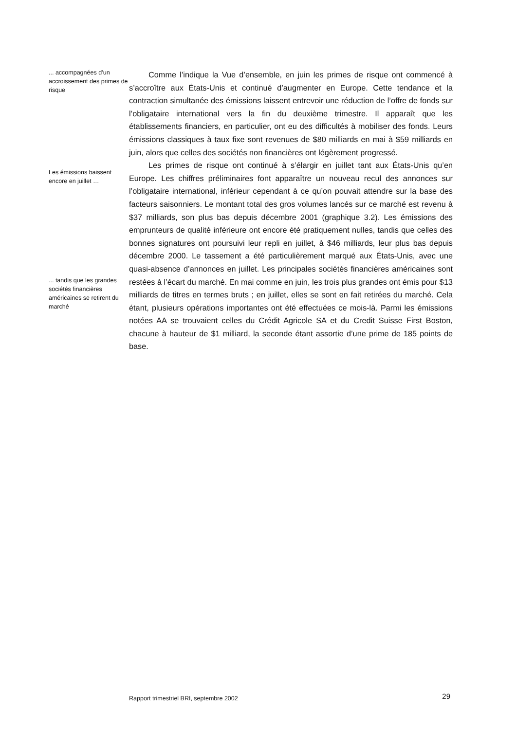... accompagnées d’un accroissement des primes de risque
Les émissions baissent encore en juillet …
... tandis que les grandes sociétés financières américaines se retirent du marché
Comme l’indique la Vue d’ensemble, en juin les primes de risque ont commencé à s’accroître aux États-Unis et continué d’augmenter en Europe. Cette tendance et la contraction simultanée des émissions laissent entrevoir une réduction de l’offre de fonds sur l’obligataire international vers la fin du deuxième trimestre. Il apparaît que les établissements financiers, en particulier, ont eu des difficultés à mobiliser des fonds. Leurs émissions classiques à taux fixe sont revenues de $80 milliards en mai à $59 milliards en juin, alors que celles des sociétés non financières ont légèrement progressé.
Les primes de risque ont continué à s’élargir en juillet tant aux États-Unis qu’en Europe. Les chiffres préliminaires font apparaître un nouveau recul des annonces sur l’obligataire international, inférieur cependant à ce qu’on pouvait attendre sur la base des facteurs saisonniers. Le montant total des gros volumes lancés sur ce marché est revenu à $37 milliards, son plus bas depuis décembre 2001 (graphique 3.2). Les émissions des emprunteurs de qualité inférieure ont encore été pratiquement nulles, tandis que celles des bonnes signatures ont poursuivi leur repli en juillet, à $46 milliards, leur plus bas depuis décembre 2000. Le tassement a été particulièrement marqué aux États-Unis, avec une quasi-absence d’annonces en juillet. Les principales sociétés financières américaines sont restées à l’écart du marché. En mai comme en juin, les trois plus grandes ont émis pour $13 milliards de titres en termes bruts ; en juillet, elles se sont en fait retirées du marché. Cela étant, plusieurs opérations importantes ont été effectuées ce mois-là. Parmi les émissions notées AA se trouvaient celles du Crédit Agricole SA et du Credit Suisse First Boston, chacune à hauteur de $1 milliard, la seconde étant assortie d’une prime de 185 points de base.
Rapport trimestriel BRI, septembre 2002 29